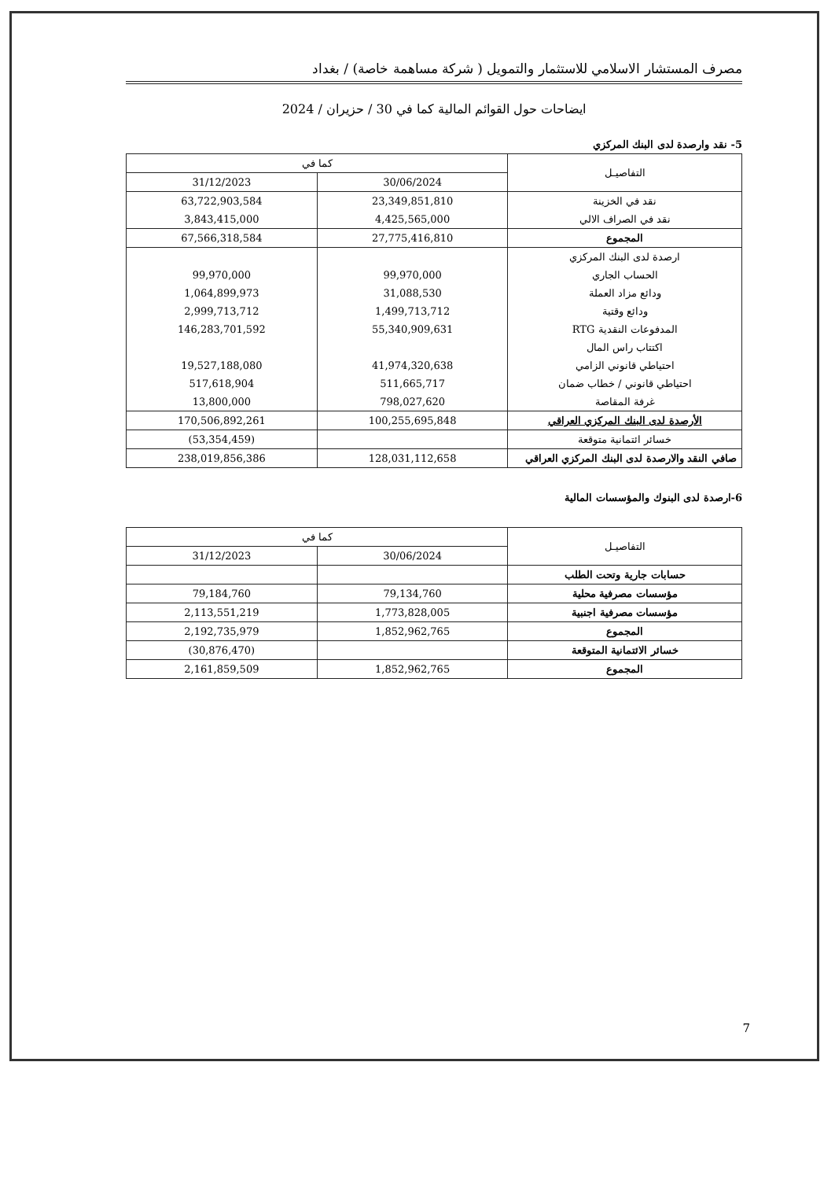مصرف المستشار الاسلامي للاستثمار والتمويل ( شركة مساهمة خاصة) / بغداد
ايضاحات حول القوائم المالية كما في 30 / حزيران / 2024
5- نقد وارصدة لدى البنك المركزي
| التفاصيـل | كما في | |
| --- | --- | --- |
| | 30/06/2024 | 31/12/2023 |
| نقد في الخزينة | 23,349,851,810 | 63,722,903,584 |
| نقد في الصراف الالي | 4,425,565,000 | 3,843,415,000 |
| المجموع | 27,775,416,810 | 67,566,318,584 |
| ارصدة لدى البنك المركزي | | |
| الحساب الجاري | 99,970,000 | 99,970,000 |
| ودائع مزاد العملة | 31,088,530 | 1,064,899,973 |
| ودائع وقتية | 1,499,713,712 | 2,999,713,712 |
| المدفوعات النقدية RTG | 55,340,909,631 | 146,283,701,592 |
| اكتتاب راس المال | | |
| احتياطي قانوني الزامي | 41,974,320,638 | 19,527,188,080 |
| احتياطي قانوني / خطاب ضمان | 511,665,717 | 517,618,904 |
| غرفة المقاصة | 798,027,620 | 13,800,000 |
| الأرصدة لدى البنك المركزي العراقي | 100,255,695,848 | 170,506,892,261 |
| خسائر ائتمانية متوقعة | | (53,354,459) |
| صافي النقد والارصدة لدى البنك المركزي العراقي | 128,031,112,658 | 238,019,856,386 |
6-ارصدة لدى البنوك والمؤسسات المالية
| التفاصيـل | كما في | |
| --- | --- | --- |
| | 30/06/2024 | 31/12/2023 |
| حسابات جارية وتحت الطلب | | |
| مؤسسات مصرفية محلية | 79,134,760 | 79,184,760 |
| مؤسسات مصرفية اجنبية | 1,773,828,005 | 2,113,551,219 |
| المجموع | 1,852,962,765 | 2,192,735,979 |
| خسائر الائتمانية المتوقعة | | (30,876,470) |
| المجموع | 1,852,962,765 | 2,161,859,509 |
7